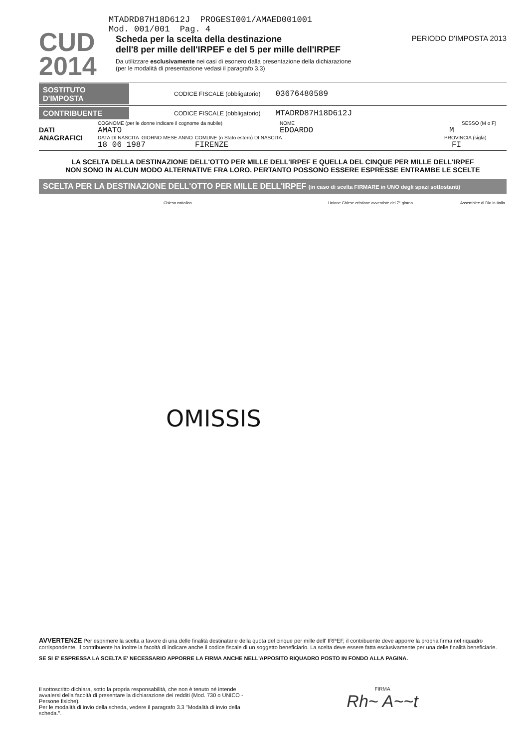CUD
2014
MTADRD87H18D612J PROGESI001/AMAED001001
Mod. 001/001 Pag. 4
Scheda per la scelta della destinazione
dell'8 per mille dell'IRPEF e del 5 per mille dell'IRPEF
PERIODO D'IMPOSTA 2013
Da utilizzare esclusivamente nei casi di esonero dalla presentazione della dichiarazione
(per le modalità di presentazione vedasi il paragrafo 3.3)
SOSTITUTO D'IMPOSTA CODICE FISCALE (obbligatorio) 03676480589
CONTRIBUENTE CODICE FISCALE (obbligatorio) MTADRD87H18D612J
COGNOME (per le donne indicare il cognome da nubile) NOME SESSO (M o F)
DATI
ANAGRAFICI
AMATO EDOARDO M
DATA DI NASCITA GIORNO MESE ANNO COMUNE (o Stato estero) DI NASCITA PROVINCIA (sigla)
18 06 1987 FIRENZE FI
LA SCELTA DELLA DESTINAZIONE DELL'OTTO PER MILLE DELL'IRPEF E QUELLA DEL CINQUE PER MILLE DELL'IRPEF
NON SONO IN ALCUN MODO ALTERNATIVE FRA LORO. PERTANTO POSSONO ESSERE ESPRESSE ENTRAMBE LE SCELTE
SCELTA PER LA DESTINAZIONE DELL'OTTO PER MILLE DELL'IRPEF (in caso di scelta FIRMARE in UNO degli spazi sottostanti)
Chiesa cattolica Unione Chiese cristiane avventiste del 7° giorno Assemblee di Dio in Italia
OMISSIS
AVVERTENZE Per esprimere la scelta a favore di una delle finalità destinatarie della quota del cinque per mille dell' IRPEF, il contribuente deve apporre la propria firma nel riquadro corrispondente. Il contribuente ha inoltre la facoltà di indicare anche il codice fiscale di un soggetto beneficiario. La scelta deve essere fatta esclusivamente per una delle finalità beneficiarie.
SE SI E' ESPRESSA LA SCELTA E' NECESSARIO APPORRE LA FIRMA ANCHE NELL'APPOSITO RIQUADRO POSTO IN FONDO ALLA PAGINA.
Il sottoscritto dichiara, sotto la propria responsabilità, che non è tenuto né intende avvalersi della facoltà di presentare la dichiarazione dei redditi (Mod. 730 o UNICO - Persone fisiche).
Per le modalità di invio della scheda, vedere il paragrafo 3.3 "Modalità di invio della scheda.".
FIRMA
Rh~ A~~t